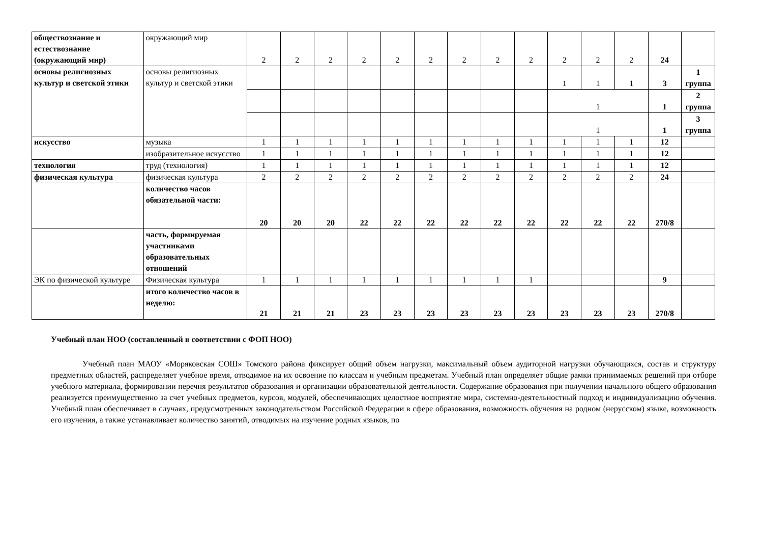| обществознание и естествознание (окружающий мир) | окружающий мир | 2 | 2 | 2 | 2 | 2 | 2 | 2 | 2 | 2 | 2 | 2 | 2 | 24 | |
| основы религиозных культур и светской этики | основы религиозных культур и светской этики | | | | | | | | | | 1 | 1 | 1 | 3 | 1 группа |
| | | | | | | | | | | | 1 | | | 1 | 2 группа |
| | | | | | | | | | | | 1 | | | 1 | 3 группа |
| искусство | музыка | 1 | 1 | 1 | 1 | 1 | 1 | 1 | 1 | 1 | 1 | 1 | 1 | 12 | |
| | изобразительное искусство | 1 | 1 | 1 | 1 | 1 | 1 | 1 | 1 | 1 | 1 | 1 | 1 | 12 | |
| технология | труд (технология) | 1 | 1 | 1 | 1 | 1 | 1 | 1 | 1 | 1 | 1 | 1 | 1 | 12 | |
| физическая культура | физическая культура | 2 | 2 | 2 | 2 | 2 | 2 | 2 | 2 | 2 | 2 | 2 | 2 | 24 | |
| | количество часов обязательной части: | 20 | 20 | 20 | 22 | 22 | 22 | 22 | 22 | 22 | 22 | 22 | 22 | 270/8 | |
| | часть, формируемая участниками образовательных отношений | | | | | | | | | | | | | | |
| ЭК по физической культуре | Физическая культура | 1 | 1 | 1 | 1 | 1 | 1 | 1 | 1 | 1 | | | | 9 | |
| | итого количество часов в неделю: | 21 | 21 | 21 | 23 | 23 | 23 | 23 | 23 | 23 | 23 | 23 | 23 | 270/8 | |
Учебный план НОО (составленный в соответствии с ФОП НОО)
Учебный план МАОУ «Моряковская СОШ» Томского района фиксирует общий объем нагрузки, максимальный объем аудиторной нагрузки обучающихся, состав и структуру предметных областей, распределяет учебное время, отводимое на их освоение по классам и учебным предметам. Учебный план определяет общие рамки принимаемых решений при отборе учебного материала, формировании перечня результатов образования и организации образовательной деятельности. Содержание образования при получении начального общего образования реализуется преимущественно за счет учебных предметов, курсов, модулей, обеспечивающих целостное восприятие мира, системно-деятельностный подход и индивидуализацию обучения. Учебный план обеспечивает в случаях, предусмотренных законодательством Российской Федерации в сфере образования, возможность обучения на родном (нерусском) языке, возможность его изучения, а также устанавливает количество занятий, отводимых на изучение родных языков, по